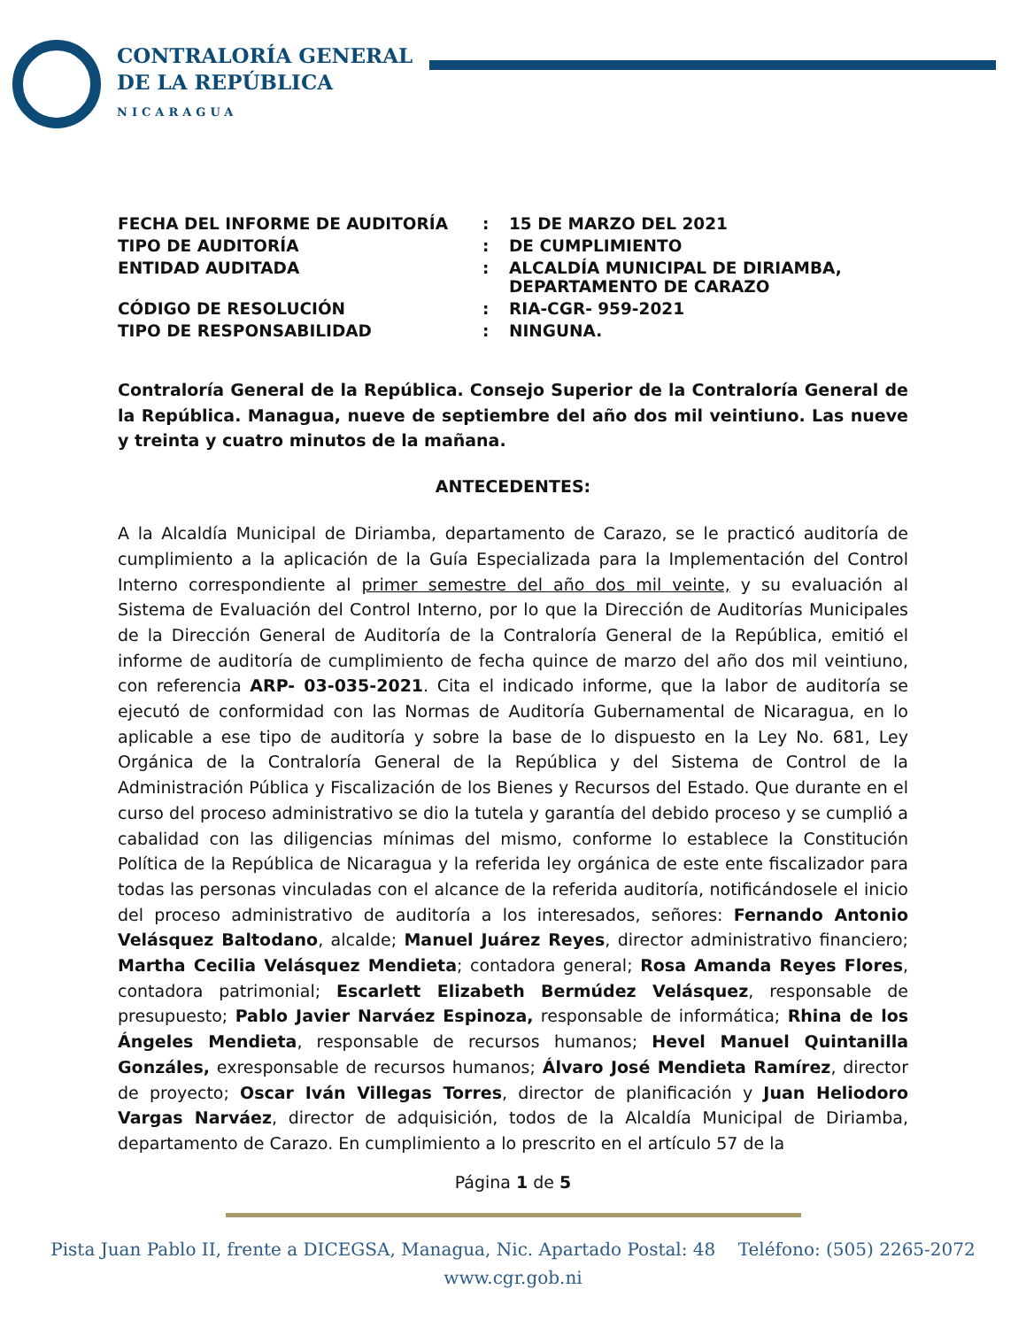CONTRALORÍA GENERAL
DE LA REPÚBLICA
NICARAGUA
| FECHA DEL INFORME DE AUDITORÍA | : | 15 DE MARZO DEL 2021 |
| TIPO DE AUDITORÍA | : | DE CUMPLIMIENTO |
| ENTIDAD AUDITADA | : | ALCALDÍA MUNICIPAL DE DIRIAMBA, DEPARTAMENTO DE CARAZO |
| CÓDIGO DE RESOLUCIÓN | : | RIA-CGR- 959-2021 |
| TIPO DE RESPONSABILIDAD | : | NINGUNA. |
Contraloría General de la República. Consejo Superior de la Contraloría General de la República. Managua, nueve de septiembre del año dos mil veintiuno. Las nueve y treinta y cuatro minutos de la mañana.
ANTECEDENTES:
A la Alcaldía Municipal de Diriamba, departamento de Carazo, se le practicó auditoría de cumplimiento a la aplicación de la Guía Especializada para la Implementación del Control Interno correspondiente al primer semestre del año dos mil veinte, y su evaluación al Sistema de Evaluación del Control Interno, por lo que la Dirección de Auditorías Municipales de la Dirección General de Auditoría de la Contraloría General de la República, emitió el informe de auditoría de cumplimiento de fecha quince de marzo del año dos mil veintiuno, con referencia ARP- 03-035-2021. Cita el indicado informe, que la labor de auditoría se ejecutó de conformidad con las Normas de Auditoría Gubernamental de Nicaragua, en lo aplicable a ese tipo de auditoría y sobre la base de lo dispuesto en la Ley No. 681, Ley Orgánica de la Contraloría General de la República y del Sistema de Control de la Administración Pública y Fiscalización de los Bienes y Recursos del Estado. Que durante en el curso del proceso administrativo se dio la tutela y garantía del debido proceso y se cumplió a cabalidad con las diligencias mínimas del mismo, conforme lo establece la Constitución Política de la República de Nicaragua y la referida ley orgánica de este ente fiscalizador para todas las personas vinculadas con el alcance de la referida auditoría, notificándosele el inicio del proceso administrativo de auditoría a los interesados, señores: Fernando Antonio Velásquez Baltodano, alcalde; Manuel Juárez Reyes, director administrativo financiero; Martha Cecilia Velásquez Mendieta; contadora general; Rosa Amanda Reyes Flores, contadora patrimonial; Escarlett Elizabeth Bermúdez Velásquez, responsable de presupuesto; Pablo Javier Narváez Espinoza, responsable de informática; Rhina de los Ángeles Mendieta, responsable de recursos humanos; Hevel Manuel Quintanilla Gonzáles, exresponsable de recursos humanos; Álvaro José Mendieta Ramírez, director de proyecto; Oscar Iván Villegas Torres, director de planificación y Juan Heliodoro Vargas Narváez, director de adquisición, todos de la Alcaldía Municipal de Diriamba, departamento de Carazo. En cumplimiento a lo prescrito en el artículo 57 de la
Página 1 de 5
Pista Juan Pablo II, frente a DICEGSA, Managua, Nic. Apartado Postal: 48 Teléfono: (505) 2265-2072
www.cgr.gob.ni